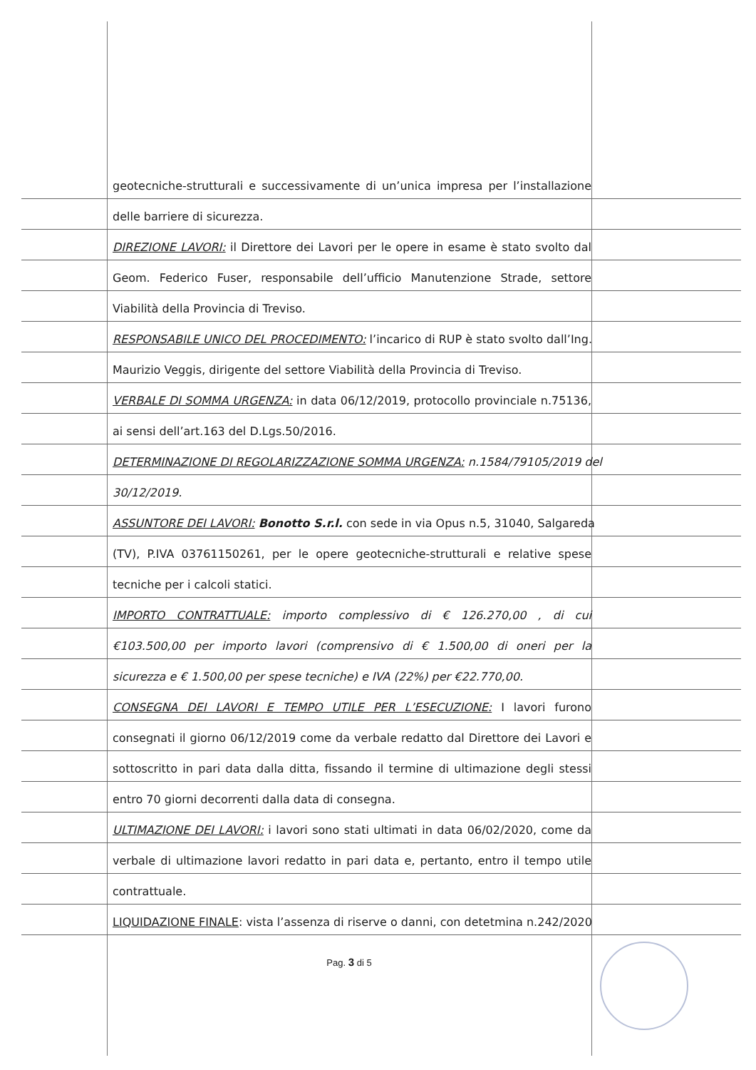geotecniche-strutturali e successivamente di un’unica impresa per l’installazione
delle barriere di sicurezza.
DIREZIONE LAVORI: il Direttore dei Lavori per le opere in esame è stato svolto dal
Geom. Federico Fuser, responsabile dell’ufficio Manutenzione Strade, settore
Viabilità della Provincia di Treviso.
RESPONSABILE UNICO DEL PROCEDIMENTO: l’incarico di RUP è stato svolto dall’Ing.
Maurizio Veggis, dirigente del settore Viabilità della Provincia di Treviso.
VERBALE DI SOMMA URGENZA: in data 06/12/2019, protocollo provinciale n.75136,
ai sensi dell’art.163 del D.Lgs.50/2016.
DETERMINAZIONE DI REGOLARIZZAZIONE SOMMA URGENZA: n.1584/79105/2019 del
30/12/2019.
ASSUNTORE DEI LAVORI: Bonotto S.r.l. con sede in via Opus n.5, 31040, Salgareda
(TV), P.IVA 03761150261, per le opere geotecniche-strutturali e relative spese
tecniche per i calcoli statici.
IMPORTO CONTRATTUALE: importo complessivo di € 126.270,00 , di cui
€103.500,00 per importo lavori (comprensivo di € 1.500,00 di oneri per la
sicurezza e € 1.500,00 per spese tecniche) e IVA (22%) per €22.770,00.
CONSEGNA DEI LAVORI E TEMPO UTILE PER L’ESECUZIONE: I lavori furono
consegnati il giorno 06/12/2019 come da verbale redatto dal Direttore dei Lavori e
sottoscritto in pari data dalla ditta, fissando il termine di ultimazione degli stessi
entro 70 giorni decorrenti dalla data di consegna.
ULTIMAZIONE DEI LAVORI: i lavori sono stati ultimati in data 06/02/2020, come da
verbale di ultimazione lavori redatto in pari data e, pertanto, entro il tempo utile
contrattuale.
LIQUIDAZIONE FINALE: vista l’assenza di riserve o danni, con detetmina n.242/2020
Pag. 3 di 5